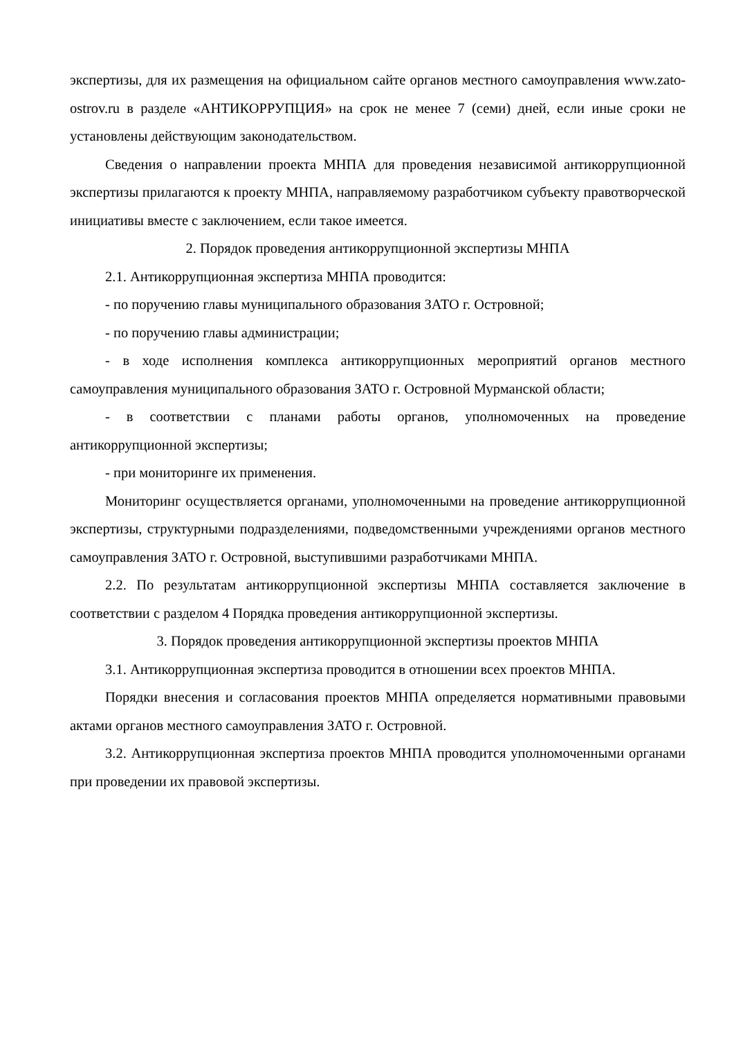экспертизы, для их размещения на официальном сайте органов местного самоуправления www.zato-ostrov.ru в разделе «АНТИКОРРУПЦИЯ» на срок не менее 7 (семи) дней, если иные сроки не установлены действующим законодательством.
Сведения о направлении проекта МНПА для проведения независимой антикоррупционной экспертизы прилагаются к проекту МНПА, направляемому разработчиком субъекту правотворческой инициативы вместе с заключением, если такое имеется.
2. Порядок проведения антикоррупционной экспертизы МНПА
2.1. Антикоррупционная экспертиза МНПА проводится:
- по поручению главы муниципального образования ЗАТО г. Островной;
- по поручению главы администрации;
- в ходе исполнения комплекса антикоррупционных мероприятий органов местного самоуправления муниципального образования ЗАТО г. Островной Мурманской области;
- в соответствии с планами работы органов, уполномоченных на проведение антикоррупционной экспертизы;
- при мониторинге их применения.
Мониторинг осуществляется органами, уполномоченными на проведение антикоррупционной экспертизы, структурными подразделениями, подведомственными учреждениями органов местного самоуправления ЗАТО г. Островной, выступившими разработчиками МНПА.
2.2. По результатам антикоррупционной экспертизы МНПА составляется заключение в соответствии с разделом 4 Порядка проведения антикоррупционной экспертизы.
3. Порядок проведения антикоррупционной экспертизы проектов МНПА
3.1. Антикоррупционная экспертиза проводится в отношении всех проектов МНПА.
Порядки внесения и согласования проектов МНПА определяется нормативными правовыми актами органов местного самоуправления ЗАТО г. Островной.
3.2. Антикоррупционная экспертиза проектов МНПА проводится уполномоченными органами при проведении их правовой экспертизы.